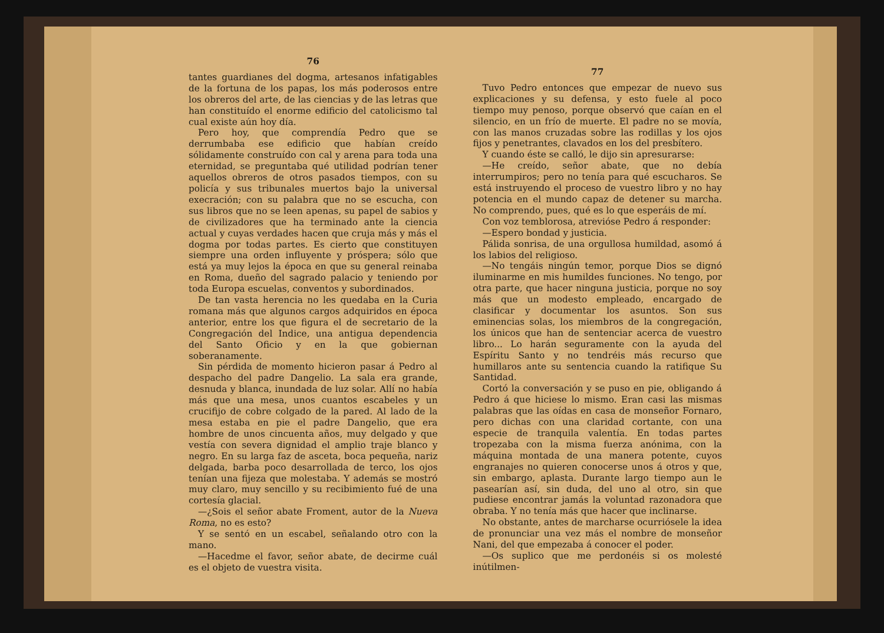76
tantes guardianes del dogma, artesanos infatigables de la fortuna de los papas, los más poderosos entre los obreros del arte, de las ciencias y de las letras que han constituído el enorme edificio del catolicismo tal cual existe aún hoy día.
Pero hoy, que comprendía Pedro que se derrumbaba ese edificio que habían creído sólidamente construído con cal y arena para toda una eternidad, se preguntaba qué utilidad podrían tener aquellos obreros de otros pasados tiempos, con su policía y sus tribunales muertos bajo la universal execración; con su palabra que no se escucha, con sus libros que no se leen apenas, su papel de sabios y de civilizadores que ha terminado ante la ciencia actual y cuyas verdades hacen que cruja más y más el dogma por todas partes. Es cierto que constituyen siempre una orden influyente y próspera; sólo que está ya muy lejos la época en que su general reinaba en Roma, dueño del sagrado palacio y teniendo por toda Europa escuelas, conventos y subordinados.
De tan vasta herencia no les quedaba en la Curia romana más que algunos cargos adquiridos en época anterior, entre los que figura el de secretario de la Congregación del Indice, una antigua dependencia del Santo Oficio y en la que gobiernan soberanamente.
Sin pérdida de momento hicieron pasar á Pedro al despacho del padre Dangelio. La sala era grande, desnuda y blanca, inundada de luz solar. Allí no había más que una mesa, unos cuantos escabeles y un crucifijo de cobre colgado de la pared. Al lado de la mesa estaba en pie el padre Dangelio, que era hombre de unos cincuenta años, muy delgado y que vestía con severa dignidad el amplio traje blanco y negro. En su larga faz de asceta, boca pequeña, nariz delgada, barba poco desarrollada de terco, los ojos tenían una fijeza que molestaba. Y además se mostró muy claro, muy sencillo y su recibimiento fué de una cortesía glacial.
—¿Sois el señor abate Froment, autor de la Nueva Roma, no es esto?
Y se sentó en un escabel, señalando otro con la mano.
—Hacedme el favor, señor abate, de decirme cuál es el objeto de vuestra visita.
77
Tuvo Pedro entonces que empezar de nuevo sus explicaciones y su defensa, y esto fuele al poco tiempo muy penoso, porque observó que caían en el silencio, en un frío de muerte. El padre no se movía, con las manos cruzadas sobre las rodillas y los ojos fijos y penetrantes, clavados en los del presbítero.
Y cuando éste se calló, le dijo sin apresurarse:
—He creído, señor abate, que no debía interrumpiros; pero no tenía para qué escucharos. Se está instruyendo el proceso de vuestro libro y no hay potencia en el mundo capaz de detener su marcha. No comprendo, pues, qué es lo que esperáis de mí.
Con voz temblorosa, atrevióse Pedro á responder:
—Espero bondad y justicia.
Pálida sonrisa, de una orgullosa humildad, asomó á los labios del religioso.
—No tengáis ningún temor, porque Dios se dignó iluminarme en mis humildes funciones. No tengo, por otra parte, que hacer ninguna justicia, porque no soy más que un modesto empleado, encargado de clasificar y documentar los asuntos. Son sus eminencias solas, los miembros de la congregación, los únicos que han de sentenciar acerca de vuestro libro... Lo harán seguramente con la ayuda del Espíritu Santo y no tendréis más recurso que humillaros ante su sentencia cuando la ratifique Su Santidad.
Cortó la conversación y se puso en pie, obligando á Pedro á que hiciese lo mismo. Eran casi las mismas palabras que las oídas en casa de monseñor Fornaro, pero dichas con una claridad cortante, con una especie de tranquila valentía. En todas partes tropezaba con la misma fuerza anónima, con la máquina montada de una manera potente, cuyos engranajes no quieren conocerse unos á otros y que, sin embargo, aplasta. Durante largo tiempo aun le pasearían así, sin duda, del uno al otro, sin que pudiese encontrar jamás la voluntad razonadora que obraba. Y no tenía más que hacer que inclinarse.
No obstante, antes de marcharse ocurriósele la idea de pronunciar una vez más el nombre de monseñor Nani, del que empezaba á conocer el poder.
—Os suplico que me perdonéis si os molesté inútilmen-